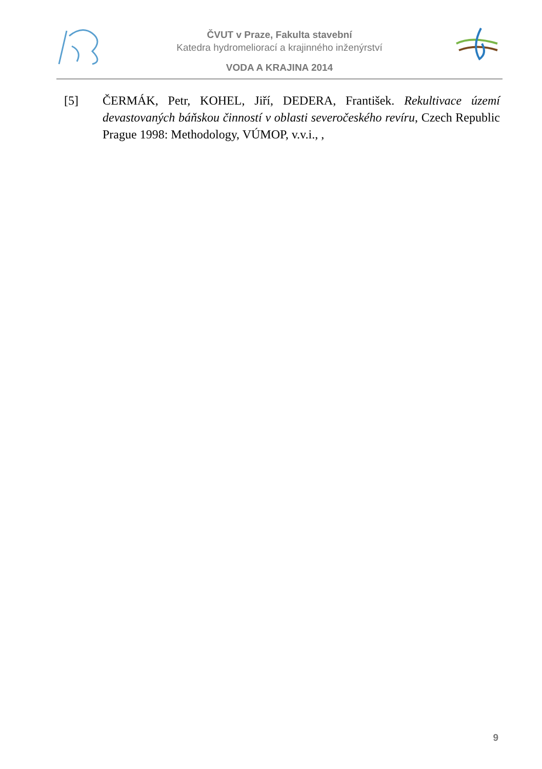ČVUT v Praze, Fakulta stavební
Katedra hydromeliorací a krajinného inženýrství
VODA A KRAJINA 2014
[5] ČERMÁK, Petr, KOHEL, Jiří, DEDERA, František. Rekultivace území devastovaných báňskou činností v oblasti severočeského revíru, Czech Republic Prague 1998: Methodology, VÚMOP, v.v.i., ,
9